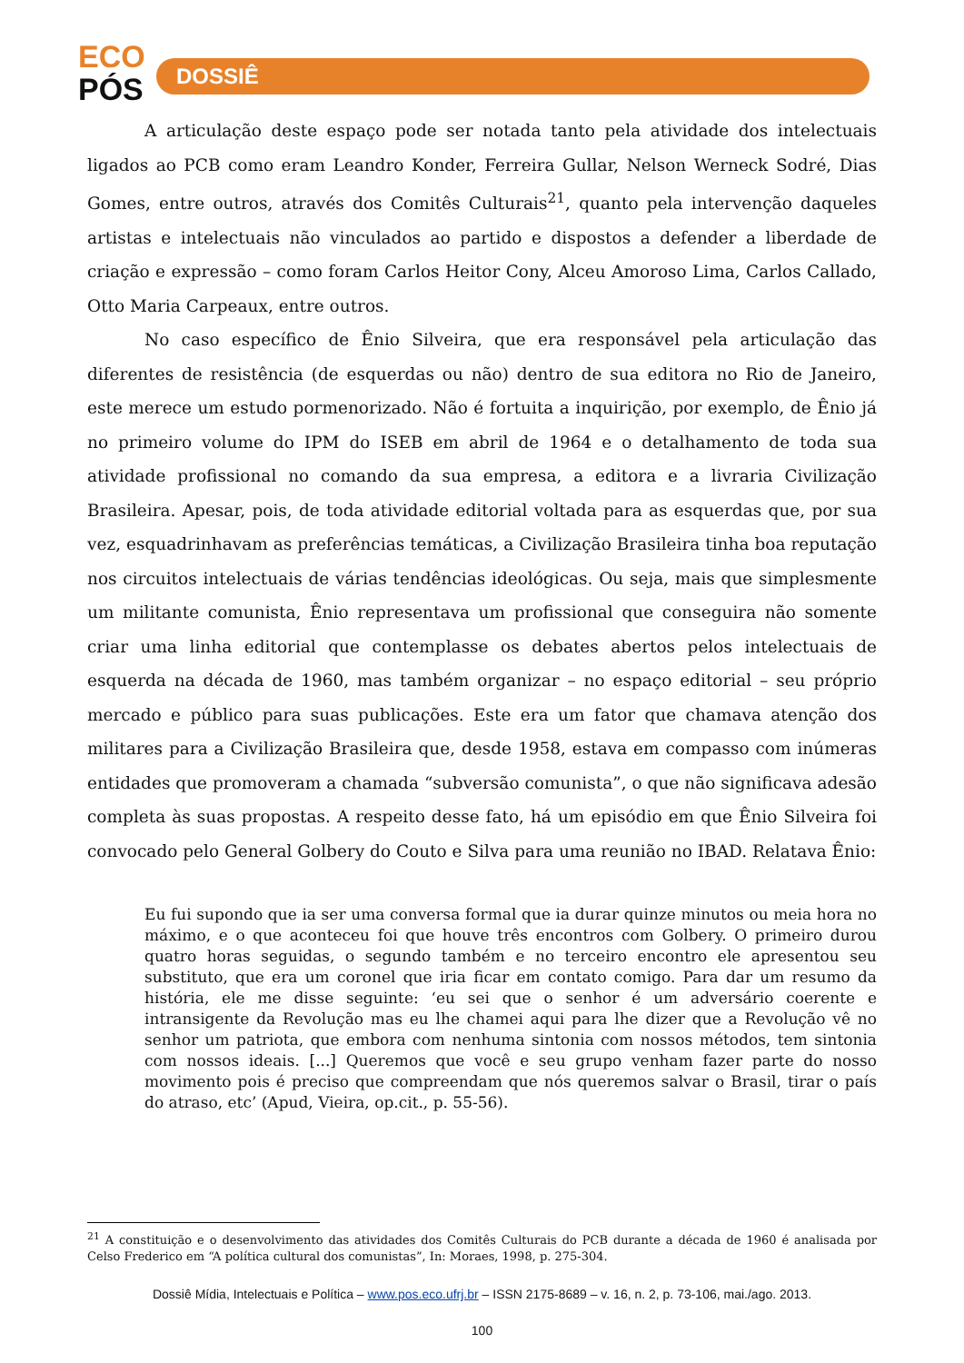ECO
PÓS
DOSSIÊ
A articulação deste espaço pode ser notada tanto pela atividade dos intelectuais ligados ao PCB como eram Leandro Konder, Ferreira Gullar, Nelson Werneck Sodré, Dias Gomes, entre outros, através dos Comitês Culturais<sup>21</sup>, quanto pela intervenção daqueles artistas e intelectuais não vinculados ao partido e dispostos a defender a liberdade de criação e expressão – como foram Carlos Heitor Cony, Alceu Amoroso Lima, Carlos Callado, Otto Maria Carpeaux, entre outros.
No caso específico de Ênio Silveira, que era responsável pela articulação das diferentes de resistência (de esquerdas ou não) dentro de sua editora no Rio de Janeiro, este merece um estudo pormenorizado. Não é fortuita a inquirição, por exemplo, de Ênio já no primeiro volume do IPM do ISEB em abril de 1964 e o detalhamento de toda sua atividade profissional no comando da sua empresa, a editora e a livraria Civilização Brasileira. Apesar, pois, de toda atividade editorial voltada para as esquerdas que, por sua vez, esquadrinhavam as preferências temáticas, a Civilização Brasileira tinha boa reputação nos circuitos intelectuais de várias tendências ideológicas. Ou seja, mais que simplesmente um militante comunista, Ênio representava um profissional que conseguira não somente criar uma linha editorial que contemplasse os debates abertos pelos intelectuais de esquerda na década de 1960, mas também organizar – no espaço editorial – seu próprio mercado e público para suas publicações. Este era um fator que chamava atenção dos militares para a Civilização Brasileira que, desde 1958, estava em compasso com inúmeras entidades que promoveram a chamada “subversão comunista”, o que não significava adesão completa às suas propostas. A respeito desse fato, há um episódio em que Ênio Silveira foi convocado pelo General Golbery do Couto e Silva para uma reunião no IBAD. Relatava Ênio:
Eu fui supondo que ia ser uma conversa formal que ia durar quinze minutos ou meia hora no máximo, e o que aconteceu foi que houve três encontros com Golbery. O primeiro durou quatro horas seguidas, o segundo também e no terceiro encontro ele apresentou seu substituto, que era um coronel que iria ficar em contato comigo. Para dar um resumo da história, ele me disse seguinte: ‘eu sei que o senhor é um adversário coerente e intransigente da Revolução mas eu lhe chamei aqui para lhe dizer que a Revolução vê no senhor um patriota, que embora com nenhuma sintonia com nossos métodos, tem sintonia com nossos ideais. [...] Queremos que você e seu grupo venham fazer parte do nosso movimento pois é preciso que compreendam que nós queremos salvar o Brasil, tirar o país do atraso, etc’ (Apud, Vieira, op.cit., p. 55-56).
<sup>21</sup> A constituição e o desenvolvimento das atividades dos Comitês Culturais do PCB durante a década de 1960 é analisada por Celso Frederico em “A política cultural dos comunistas”, In: Moraes, 1998, p. 275-304.
Dossiê Mídia, Intelectuais e Política – www.pos.eco.ufrj.br – ISSN 2175-8689 – v. 16, n. 2, p. 73-106, mai./ago. 2013.
100